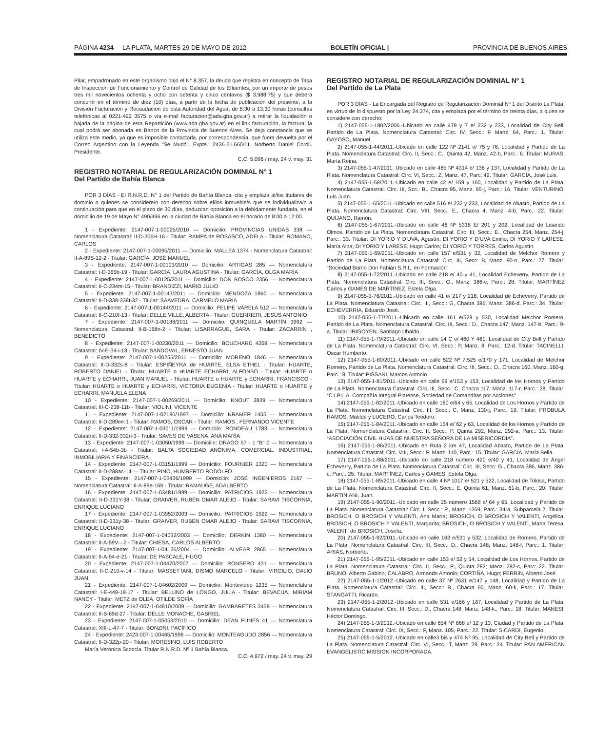PÁGINA 4234 LA PLATA, MARTES 29 DE MAYO DE 2012 BOLETÍN OFICIAL | PROVINCIA DE BUENOS AIRES
Pilar, empadronado en este organismo bajo el N° 8.357, la deuda que registra en concepto de Tasa de Inspección de Funcionamiento y Control de Calidad de los Efluentes, por un importe de pesos tres mil novecientos ochenta y ocho con setenta y cinco centavos ($ 3.988,75) y que deberá concurrir en el término de diez (10) días, a partir de la fecha de publicación del presente, a la División Facturación y Recaudación de esta Autoridad del Agua, de 8:30 a 13:30 horas (consultas telefónicas al 0221-422 3575 o vía e-mail facturacion@ada.gba.gov.ar) a retirar la liquidación o bajarla de la página de esta Repartición (www.ada.gba.gov.ar) en el link facturación, la factura, la cual podrá ser abonada en Banco de la Provincia de Buenos Aires. Se deja constancia que se utiliza este medio, ya que es imposible contactarla, por correspondencia, que fuera devuelta por el Correo Argentino con la Leyenda “Se Mudó”. Expte.: 2436-21.660/11. Norberto Daniel Coroli. Presidente.
C.C. 5.096 / may. 24 v. may. 31
REGISTRO NOTARIAL DE REGULARIZACIÓN DOMINIAL N° 1
Del Partido de Bahía Blanca
POR 3 DÍAS - El R.N.R.D. N° 1 del Partido de Bahía Blanca, cita y emplaza al/los titulares de dominio o quienes se considere/n con derecho sobre el/los inmueble/s que se individualiza/n a continuación para que en el plazo de 30 días, deduzcan oposición a la debidamente fundada, en el domicilio de 19 de Mayo N° 490/496 en la ciudad de Bahía Blanca en el horario de 8:00 a 12:00.
1 - Expediente: 2147-007-1-00025/2010 — Domicilio: PROVINCIAS UNIDAS 338 — Nomenclatura Catastral: II-D-306H-16 - Titular: RAMPA de ROSASCO, ADELA - Titular: ROMANO, CARLOS
2 - Expediente: 2147-007-1-00095/2011 — Domicilio: MALLEA 1374 - Nomenclatura Catastral: II-A-89S-12-2 - Titular: GARCÍA, JOSÉ MANUEL
3 - Expediente: 2147-007-1-00103/2010 — Domicilio: ARTIGAS 285 — Nomenclatura Catastral: I-D-365b-19 - Titular: GARCÍA, LAURA AGUSTINA - Titular: GARCÍA, OLGA MARÍA
4 - Expediente: 2147-007-1-00125/2011 — Domicilio: DON BOSCO 2356 — Nomenclatura Catastral: II-C-234m-15 - Titular: BRANDIZZI, MARIO JULIO
5 - Expediente: 2147-007-1-00143/2011 — Domicilio: MENDOZA 1860 — Nomenclatura Catastral: II-D-338-338f-32 - Titular: SAAVEDRA, CARMELO MARÍA
6 - Expediente: 2147-007-1-00144/2011 — Domicilio: FELIPE VARELA 512 — Nomenclatura Catastral: II-C-210f-13 - Titular: DELLE VILLE, ALBERTA - Titular: GUERRIERI, JESÚS ANTONIO
7 - Expediente: 2147-007-1-00188/2011 — Domicilio: QUINQUELA MARTÍN 3992 — Nomenclatura Catastral: II-B-158n-2 - Titular: LISARRAGUE, SARA - Titular: ZACARRIN , BENEDICTO
8 - Expediente: 2147-007-1-00230/2011 — Domicilio: BOUCHARD 4358 — Nomenclatura Catastral: IV-E-34-i-18 - Titular: SANDOVAL, ERNESTO JUAN
9 - Expediente: 2147-007-1-00255/2011 — Domicilio: MORENO 1846 — Nomenclatura Catastral: II-D-332s-8 - Titular: ESPIÑEYRA de HUARTE, ELSA ETHEL - Titular: HUARTE, ROBERTO DANIEL - Titular: HUARTE o HUARTE ECHARRI, ALFONSO - Titular: HUARTE o HUARTE y ECHARRI, JUAN MANUEL - Titular: HUARTE o HUARTE y ECHARRI, FRANCISCO - Titular: HUARTE o HUARTE y ECHARRI, VICTORIA EUGENIA - Titular: HUARTE o HUARTE y ECHARRI, MANUELA ELENA
10 - Expediente: 2147-007-1-00269/2011 — Domicilio: KNOUT 3839 — Nomenclatura Catastral: III-C-238-11b - Titular: VIOLINI, VICENTE
11 - Expediente: 2147-007-1-02180/1997 — Domicilio: KRAMER 1455 — Nomenclatura Catastral: II-D-289ee-1 - Titular: RAMOS, OSCAR - Titular: RAMOS , FERNANDO VICENTE
12 - Expediente: 2147-007-1-03011/1999 — Domicilio: RONDEAU 1783 — Nomenclatura Catastral: II-D-332-332n-3 - Titular: SAVES DE VASENA, ANA MARÍA
13 - Expediente: 2147-007-1-03050/1999 — Domicilio: DRAGO 57 - 1 “B” 0 — Nomenclatura Catastral: I-A-54b-3b - Titular: BALTA SOCIEDAD ANÓNIMA, COMERCIAL, INDUSTRIAL, INMOBILIARIA Y FINANCIERA
14 - Expediente: 2147-007-1-03151/1999 — Domicilio: FOURNIER 1320 — Nomenclatura Catastral: II-D-288ac-14 — Titular: PINO, HUMBERTO RODOLFO
15 - Expediente: 2147-007-1-03436/1999 — Domicilio: JOSÉ INGENIEROS 2167 — Nomenclatura Catastral: II-A-89e-16b - Titular: RAMAUGE, ADALBERTO
16 - Expediente: 2147-007-1-03481/1999 — Domicilio: PATRICIOS 1922 — Nomenclatura Catastral: II-D-331Y-38 - Titular: GRAIVER, RUBÉN OMAR ALEJO - Titular: SARAVI TISCORNIA, ENRIQUE LUCIANO
17 - Expediente: 2147-007-1-03952/2003 — Domicilio: PATRICIOS 1922 — Nomenclatura Catastral: II-D-331y-38 - Titular: GRAIVER, RUBÉN OMAR ALEJO - Titular: SARAVI TISCORNIA, ENRIQUE LUCIANO
18 - Expediente: 2147-007-1-04032/2003 — Domicilio: DERKIN 1380 — Nomenclatura Catastral: II-A-59V—2 - Titular: CHIESA, CARLOS ALBERTO
19 - Expediente: 2147-007-1-04126/2004 — Domicilio: ALVEAR 2865 — Nomenclatura Catastral: II-A-94-e-21 - Titular: DE PASCALE, HUGO
20 - Expediente: 2147-007-1-04470/2007 — Domicilio: RONSERO 431 — Nomenclatura Catastral: II-C-210-v-14 - Titular: MASSETTANI, DISMO MARCELO - Titular: VIRGILIO, DALIO JUAN
21 - Expediente: 2147-007-1-04602/2009 — Domicilio: Montevideo 1235 — Nomenclatura Catastral: I-E-449-18-17 - Titular: BELLINO de LONGO, JULIA - Titular: BEVACUA, MIRIAM NANCY - Titular: METZ de OLEA, OTILDE SOFÍA
22 - Expediente: 2147-007-1-04810/2009 — Domicilio: GAMBARETES 3458 — Nomenclatura Catastral: II-B-69d-27 - Titular: DELLE MONACHE, GABRIEL
23 - Expediente: 2147-007-1-05053/2010 — Domicilio: DEAN FUNES 41 — Nomenclatura Catastral: XIII-L-47-7 - Titular: BONZINI, PACÍFICO
24 - Expediente: 2423-007-1-00465/1996 — Domicilio: MONTEAGUDO 2856 — Nomenclatura Catastral: II-D-322p-20 - Titular: MORESINO, LUIS ROBERTO
María Verónica Scoccia. Titular R.N.R.D. Nº 1 Bahía Blanca.
C.C. 4.972 / may. 24 v. may. 29
REGISTRO NOTARIAL DE REGULARIZACIÓN DOMINIAL Nº 1
Del Partido de La Plata
POR 3 DÍAS - La Encargada del Registro de Regularización Dominial Nº 1 del Distrito La Plata, en virtud de lo dispuesto por la Ley 24.374, cita y emplaza por el término de treinta días, a quien se considere con derecho:
1) 2147-055-1-1802/2006.-Ubicado en calle 479 y 7 e/ 232 y 233, Localidad de City Bell, Partido de La Plata. Nomenclatura Catastral: Circ. IV, Secc.: F, Manz. 64, Parc.: 1. Titular: GAYOSO, Manuel.
2) 2147-055-1-44/2011.-Ubicado en calle 122 Nº 2141 e/ 75 y 76, Localidad y Partido de La Plata. Nomenclatura Catastral: Circ. II, Secc.: C., Quinta 42, Manz. 42-b, Parc.: 6. Titular: MURAS, María Reina.
3) 2147-055-1-47/2011. Ubicado en calle 485 Nº 4314 e/ 136 y 137, Localidad y Partido de La Plata. Nomenclatura Catastral: Circ. VI, Secc.: Z, Manz. 47, Parc. 42. Titular: GARCÍA, José Luis.
4) 2147-055-1-58/2011.-Ubicado en calle 42 e/ 159 y 160, Localidad y Partido de La Plata. Nomenclatura Catastral: Circ. III, Scc.: B., Chacra 95, Manz. 95-j, Parc.: 16. Titular: VENTURINO, Luis Juan.
5) 2147-055-1-65/2011.-Ubicado en calle 516 e/ 232 y 233, Localidad de Abasto, Partido de La Plata. Nomenclatura Catastral: Circ. VIII, Secc.: E., Chacra 4, Manz. 4-b, Parc.: 22. Titular: QUIJANO, Ramón.
6) 2147-055-1-67/2011.-Ubicado en calle 46 Nº 5318 E/ 201 y 202, Localidad de Lisando Olmos, Partido de La Plata. Nomenclatura Catastral: Circ. III, Secc.: E., Chacra 254, Manz. 254-j, Parc.: 33. Titular: DI YORIO Y D’UVA, Agustín; DI YORIO Y D’UVA Emilio; DI YORIO Y LARESE, María Alba; DI YORIO Y LARESE, Hugo Carlos; DI YORIO Y TORRES, Carlos Agustín.
7) 2147-055-1-69/2011.-Ubicado en calle 157 e/531 y 32, Localidad de Melchor Romero y Partido de La Plata. Nomenclatura Catastral: Circ. III, Secc: B, Manz. 90-n, Parc.: 27. Titular: “Sociedad Barrio Don Fabián S.R.L. en Formación”
8) 2147-055-1-72/2011.-Ubicado en calle 218 e/ 40 y 41, Localidad Echeverry, Partido de La Plata. Nomenclatura Catastral: Circ. III, Secc.: G., Manz. 386-c, Parc.: 28. Titular: MARTÍNEZ Carlos y GAMES DE MARTÍNEZ, Estela Olga.
9) 2147-055-1-76/2011.-Ubicado en calle 41 e/ 217 y 218, Localidad de Echeverry, Partido de La Plata. Nomenclatura Catastral: Circ. III, Secc.: G, Chacra 386, Manz. 386-d, Parc.: 34. Titular: ECHEVERRÍA, Eduardo José.
10) 2147-055-1-77/2011.-Ubicado en calle 161 e/529 y 530, Localidad Melchor Romero, Partido de La Plata. Nomenclatura Catastral: Circ. III, Secc.: D., Chacra 147; Manz. 147-b, Parc.: 9-a. Titular: IRIGOYEN, Santiago Ubaldo.
11) 2147-055-1-79/2011.-Ubicado en calle 14 C e/ 460 Y 461, Localidad de City Bell y Partido de La Plata. Nomenclatura Catastral: Circ. VI, Secc.: P, Manz. 8, Parc.: 12-d. Titular: TACINELLI, Oscar Humberto.
12) 2147-055-1-80/2011.-Ubicado en calle 522 Nº 7.525 e/170 y 171, Localidad de Melchor Romero, Partido de La Plata. Nomenclatura Catastral: Circ. III, Secc.: D., Chacra 160, Manz. 160-g, Parc.: 8. Titular: PISSANI, Marcos Antonio
13) 2147-055-1-81/2011.-Ubicado en calle 69 e/153 y 153, Localidad de los Hornos y Partido de La Plata. Nomenclatura Catastral: Circ. III, Secc.: C, Chacra 117, Manz. 117-r, Parc.: 28. Titular: “C.I.P.L.A. Compañía Integral Platense, Sociedad de Comanditas por Acciones”
14) 2147-055-1-82/2011.-Ubicado en calle 160 e/64 y 65, Localidad de Los Hornos y Partido de La Plata. Nomenclatura Catastral: Circ. III, Secc.: C, Manz. 130-j, Parc.: 19. Titular: PROBULA RAMOS, Matilde y LUCERO, Carlos Teodoro.
15) 2147-055-1-84/2011.-Ubicado en calle 154 e/ 62 y 63, Localidad de los Hornos y Partido de La Plata. Nomenclatura Catastral: Circ. II, Secc.: P, Quinta 292, Manz. 292-a, Parc.: 13. Titular: “ASOCIACIÓN CIVIL HIJAS DE NUESTRA SEÑORA DE LA MISERICORDIA”.
16) 2147-055-1-86/2011.-Ubicado en Ruta 2 km 47, Localidad Abasto, Partido de La Plata. Nomenclatura Catastral: Circ. VIII, Secc.: P, Manz. 110, Parc.: 15. Titular: GARCÍA, María Belia.
17) 2147-055-1-88/2011.-Ubicado en calle 218 número 420 e/40 y 41, Localidad de Ángel Echeverry, Partido de La Plata. Nomenclatura Catastral: Circ. III, Secc: G., Chacra 386, Manz. 386-c, Parc.: 25. Titular: MARTÍNEZ, Carlos y GAMES, Estela Olga.
18) 2147-055-1-89/2011.-Ubicado en calle 4 Nº 1017 e/ 521 y 522, Localidad de Tolosa, Partido de La Plata. Nomenclatura Catastral: Circ. II, Secc.: E, Quinta 61, Manz. 61-b, Parc.: 20. Titular: MARTINIANI, Juan.
19) 2147-055-1-90/2011.-Ubicado en calle 25 número 1568 e/ 64 y 65, Localidad y Partido de La Plata. Nomenclatura Catastral: Circ. I, Secc.: P., Manz. 1269, Parc.: 34-a, Subparcela 2. Titular: BROSICH, O BROSICH Y VALENTI, Ana María; BROSICH, O BROSICH Y VALENTI, Angélica; BROSICH, O BROSICH Y VALENTI, Margarita; BROSICH, O BROSICH Y VALENTI, María Teresa; VALENTI de BROSICH, Josefa.
20) 2147-055-1-92/2011.-Ubicado en calle 163 e/531 y 532, Localidad de Romero, Partido de La Plata. Nomenclatura Catastral: Circ. III, Secc.: D., Chacra 148; Manz. 148-f, Parc.: 1. Titular: ARIAS, Norberto.
21) 2147-055-1-95/2011.-Ubicado en calle 153 e/ 52 y 54, Localidad de Los Hornos, Partido de La Plata. Nomenclatura Catastral: Circ. II, Secc.: P., Quinta 282; Manz. 282-c, Parc: 22. Titular: BRUNO, Alberto Gabino; CALABRO, Armando Antonio; CORTIÑA, Hugo; FERRIN, Alberto José.
22) 2147-055-1-1/2012.-Ubicado en calle 37 Nº 2631 e/147 y 148, Localidad y Partido de La Plata. Nomenclatura Catastral: Circ. III, Secc.: B., Chacra 60, Manz. 60-k, Parc.: 17. Titular: STANGATTI, Ricardo.
23) 2147-055-1-2/2012.-Ubicado en calle 531 e/166 y 167, Localidad y Partido de La Plata. Nomenclatura Catastral: Circ. III, Secc.: D., Chacra 148, Manz. 148-k., Parc.: 18. Titular: MANESI, Héctor Domingo.
24) 2147-055-1-3/2012.-Ubicado en calle 654 Nº 868 e/ 12 y 13, Ciudad y Partido de La Plata. Nomenclatura Catastral: Circ. IX, Secc.: F, Manz. 105, Parc.: 22. Titular: SICARDI, Eugenio.
25) 2147-055-1-5/2012.-Ubicado en calle3 bis y 474 Nº 95, Localidad de City Bell y Partido de La Plata. Nomenclatura Catastral: Circ. VI, Secc.: T, Manz. 29, Parc.: 24. Titular: PAN AMERICAN EVANGELISTIC MISSION INCORPORADA.